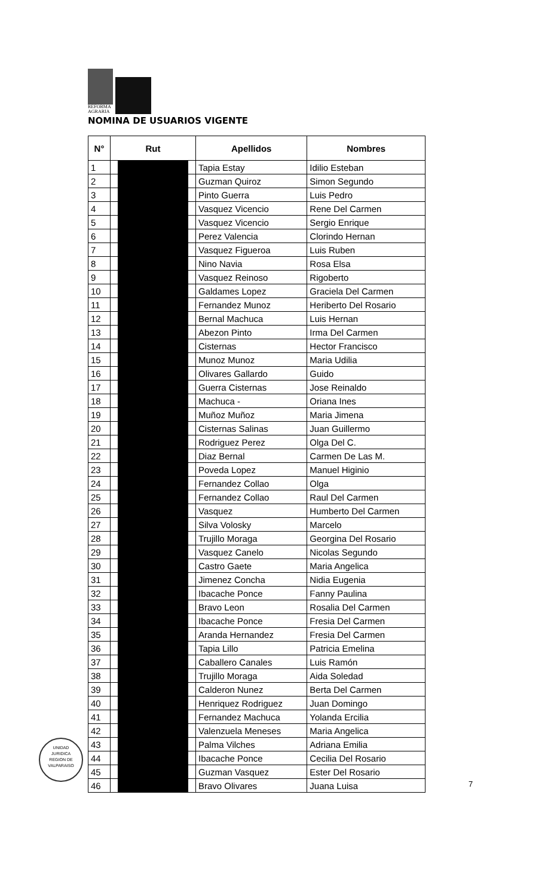REFORMA
AGRARIA
NOMINA DE USUARIOS VIGENTE
| N° | Rut | Apellidos | Nombres |
| --- | --- | --- | --- |
| 1 | | Tapia Estay | Idilio Esteban |
| 2 | | Guzman Quiroz | Simon Segundo |
| 3 | | Pinto Guerra | Luis Pedro |
| 4 | | Vasquez Vicencio | Rene Del Carmen |
| 5 | | Vasquez Vicencio | Sergio Enrique |
| 6 | | Perez Valencia | Clorindo Hernan |
| 7 | | Vasquez Figueroa | Luis Ruben |
| 8 | | Nino Navia | Rosa Elsa |
| 9 | | Vasquez Reinoso | Rigoberto |
| 10 | | Galdames Lopez | Graciela Del Carmen |
| 11 | | Fernandez Munoz | Heriberto Del Rosario |
| 12 | | Bernal Machuca | Luis Hernan |
| 13 | | Abezon Pinto | Irma Del Carmen |
| 14 | | Cisternas | Hector Francisco |
| 15 | | Munoz Munoz | Maria Udilia |
| 16 | | Olivares Gallardo | Guido |
| 17 | | Guerra Cisternas | Jose Reinaldo |
| 18 | | Machuca - | Oriana Ines |
| 19 | | Muñoz Muñoz | Maria Jimena |
| 20 | | Cisternas Salinas | Juan Guillermo |
| 21 | | Rodriguez Perez | Olga Del C. |
| 22 | | Diaz Bernal | Carmen De Las M. |
| 23 | | Poveda Lopez | Manuel Higinio |
| 24 | | Fernandez Collao | Olga |
| 25 | | Fernandez Collao | Raul Del Carmen |
| 26 | | Vasquez | Humberto Del Carmen |
| 27 | | Silva Volosky | Marcelo |
| 28 | | Trujillo Moraga | Georgina Del Rosario |
| 29 | | Vasquez Canelo | Nicolas Segundo |
| 30 | | Castro Gaete | Maria Angelica |
| 31 | | Jimenez Concha | Nidia Eugenia |
| 32 | | Ibacache Ponce | Fanny Paulina |
| 33 | | Bravo Leon | Rosalia Del Carmen |
| 34 | | Ibacache Ponce | Fresia Del Carmen |
| 35 | | Aranda Hernandez | Fresia Del Carmen |
| 36 | | Tapia Lillo | Patricia Emelina |
| 37 | | Caballero Canales | Luis Ramón |
| 38 | | Trujillo Moraga | Aida Soledad |
| 39 | | Calderon Nunez | Berta Del Carmen |
| 40 | | Henriquez Rodriguez | Juan Domingo |
| 41 | | Fernandez Machuca | Yolanda Ercilia |
| 42 | | Valenzuela Meneses | Maria Angelica |
| 43 | | Palma Vilches | Adriana Emilia |
| 44 | | Ibacache Ponce | Cecilia Del Rosario |
| 45 | | Guzman Vasquez | Ester Del Rosario |
| 46 | | Bravo Olivares | Juana Luisa |
UNIDAD
JURIDICA
REGION DE
VALPARAISO
7